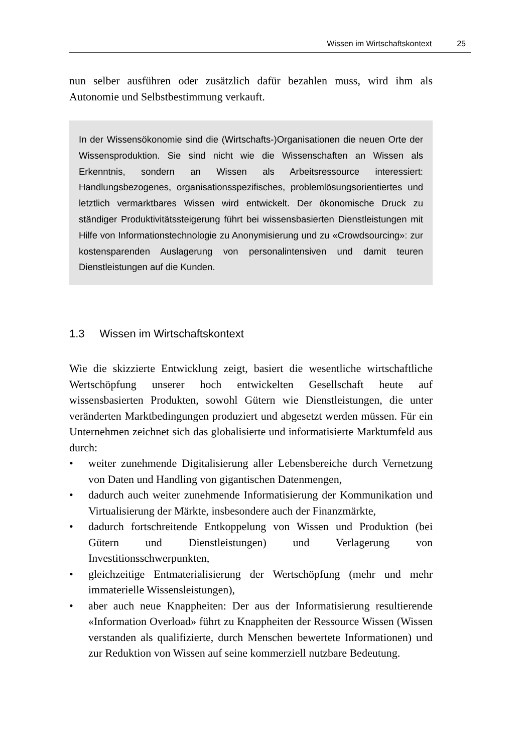Wissen im Wirtschaftskontext 25
nun selber ausführen oder zusätzlich dafür bezahlen muss, wird ihm als Autonomie und Selbstbestimmung verkauft.
In der Wissensökonomie sind die (Wirtschafts-)Organisationen die neuen Orte der Wissensproduktion. Sie sind nicht wie die Wissenschaften an Wissen als Erkenntnis, sondern an Wissen als Arbeitsressource interessiert: Handlungsbezogenes, organisationsspezifisches, problemlösungsorientiertes und letztlich vermarktbares Wissen wird entwickelt. Der ökonomische Druck zu ständiger Produktivitätssteigerung führt bei wissensbasierten Dienstleistungen mit Hilfe von Informationstechnologie zu Anonymisierung und zu «Crowdsourcing»: zur kostensparenden Auslagerung von personalintensiven und damit teuren Dienstleistungen auf die Kunden.
1.3 Wissen im Wirtschaftskontext
Wie die skizzierte Entwicklung zeigt, basiert die wesentliche wirtschaftliche Wertschöpfung unserer hoch entwickelten Gesellschaft heute auf wissensbasierten Produkten, sowohl Gütern wie Dienstleistungen, die unter veränderten Marktbedingungen produziert und abgesetzt werden müssen. Für ein Unternehmen zeichnet sich das globalisierte und informatisierte Marktumfeld aus durch:
• weiter zunehmende Digitalisierung aller Lebensbereiche durch Vernetzung von Daten und Handling von gigantischen Datenmengen,
• dadurch auch weiter zunehmende Informatisierung der Kommunikation und Virtualisierung der Märkte, insbesondere auch der Finanzmärkte,
• dadurch fortschreitende Entkoppelung von Wissen und Produktion (bei Gütern und Dienstleistungen) und Verlagerung von Investitionsschwerpunkten,
• gleichzeitige Entmaterialisierung der Wertschöpfung (mehr und mehr immaterielle Wissensleistungen),
• aber auch neue Knappheiten: Der aus der Informatisierung resultierende «Information Overload» führt zu Knappheiten der Ressource Wissen (Wissen verstanden als qualifizierte, durch Menschen bewertete Informationen) und zur Reduktion von Wissen auf seine kommerziell nutzbare Bedeutung.